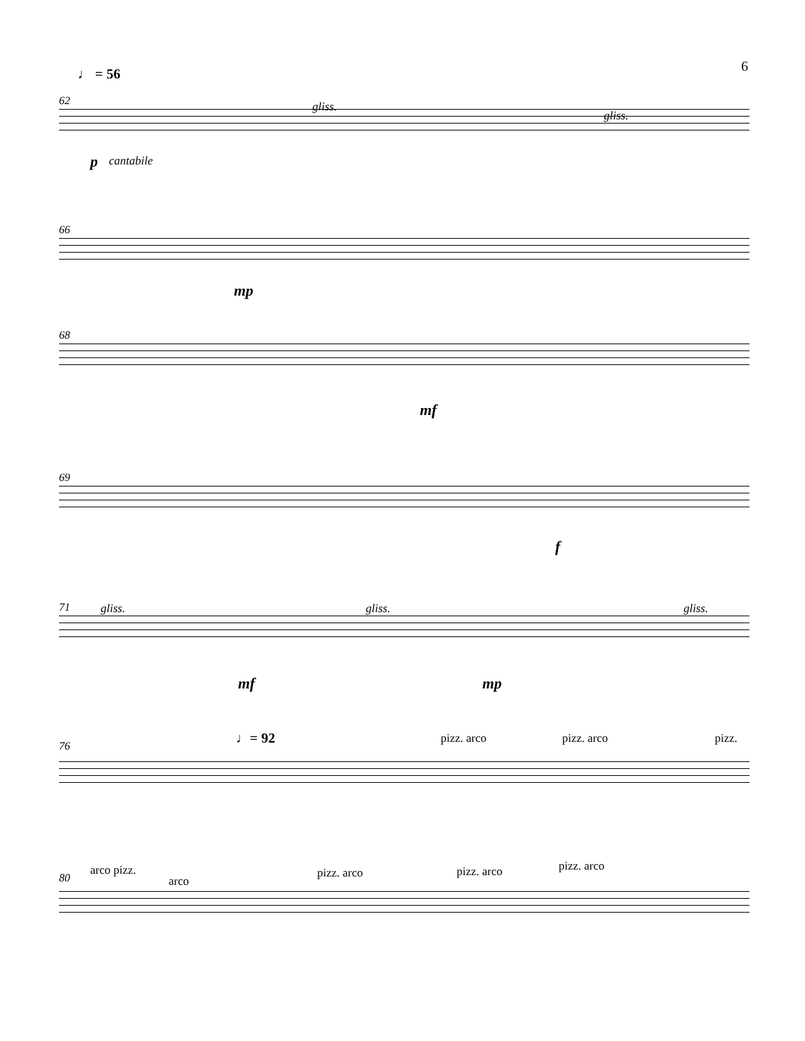6 ♩ = 56
62
p cantabile
gliss.
gliss.
66
mp
68
mf
69
f
71 gliss. gliss. gliss.
mf mp
76 ♩= 92 pizz. arco pizz. arco pizz.
80
arco pizz.
arco
pizz. arco pizz. arco pizz. arco